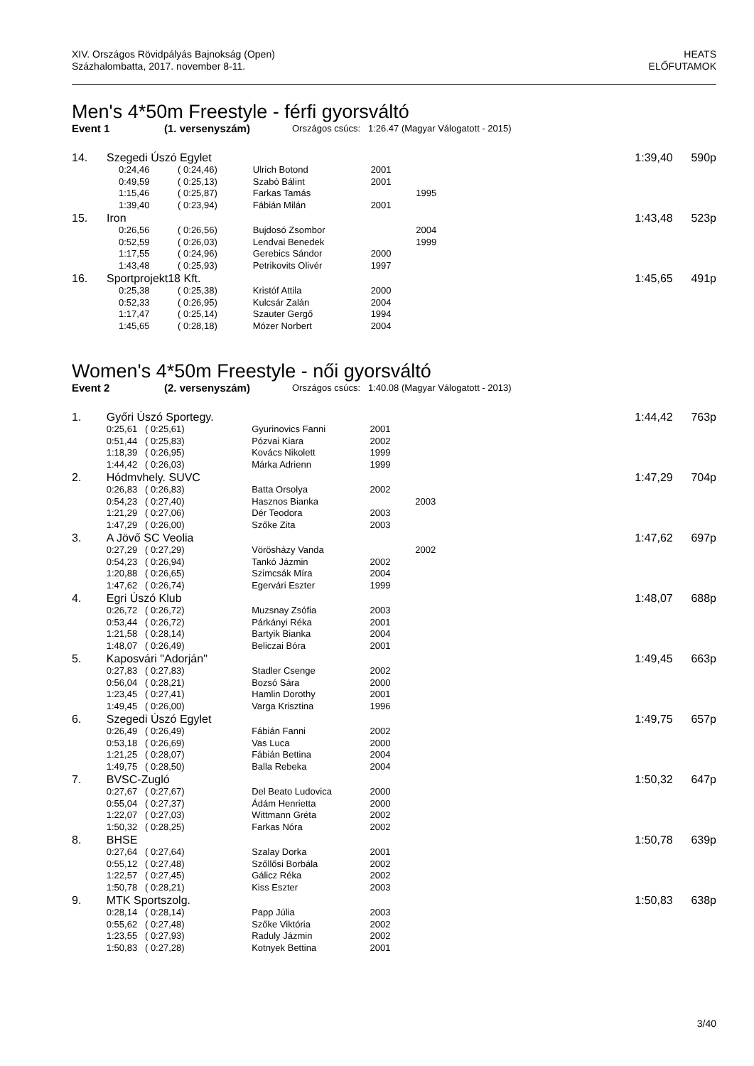XIV. Országos Rövidpályás Bajnokság (Open)
Százhalombatta, 2017. november 8-11.
HEATS
ELŐFUTAMOK
Men's 4*50m Freestyle - férfi gyorsváltó
Event 1 (1. versenyszám) Országos csúcs: 1:26.47 (Magyar Válogatott - 2015)
| 14. | Szegedi Úszó Egylet | | | | 1:39,40 | 590p |
| | 0:24,46 ( 0:24,46) | Ulrich Botond | 2001 | | | |
| | 0:49,59 ( 0:25,13) | Szabó Bálint | 2001 | | | |
| | 1:15,46 ( 0:25,87) | Farkas Tamás | | 1995 | | |
| | 1:39,40 ( 0:23,94) | Fábián Milán | 2001 | | | |
| 15. | Iron | | | | 1:43,48 | 523p |
| | 0:26,56 ( 0:26,56) | Bujdosó Zsombor | | 2004 | | |
| | 0:52,59 ( 0:26,03) | Lendvai Benedek | | 1999 | | |
| | 1:17,55 ( 0:24,96) | Gerebics Sándor | 2000 | | | |
| | 1:43,48 ( 0:25,93) | Petrikovits Olivér | 1997 | | | |
| 16. | Sportprojekt18 Kft. | | | | 1:45,65 | 491p |
| | 0:25,38 ( 0:25,38) | Kristóf Attila | 2000 | | | |
| | 0:52,33 ( 0:26,95) | Kulcsár Zalán | 2004 | | | |
| | 1:17,47 ( 0:25,14) | Szauter Gergő | 1994 | | | |
| | 1:45,65 ( 0:28,18) | Mózer Norbert | 2004 | | | |
Women's 4*50m Freestyle - női gyorsváltó
Event 2 (2. versenyszám) Országos csúcs: 1:40.08 (Magyar Válogatott - 2013)
| 1. | Győri Úszó Sportegy. | | | | 1:44,42 | 763p |
| | 0:25,61 ( 0:25,61) | Gyurinovics Fanni | 2001 | | | |
| | 0:51,44 ( 0:25,83) | Pózvai Kiara | 2002 | | | |
| | 1:18,39 ( 0:26,95) | Kovács Nikolett | 1999 | | | |
| | 1:44,42 ( 0:26,03) | Márka Adrienn | 1999 | | | |
| 2. | Hódmvhely. SUVC | | | | 1:47,29 | 704p |
| | 0:26,83 ( 0:26,83) | Batta Orsolya | 2002 | | | |
| | 0:54,23 ( 0:27,40) | Hasznos Bianka | | 2003 | | |
| | 1:21,29 ( 0:27,06) | Dér Teodora | 2003 | | | |
| | 1:47,29 ( 0:26,00) | Szőke Zita | 2003 | | | |
| 3. | A Jövő SC Veolia | | | | 1:47,62 | 697p |
| | 0:27,29 ( 0:27,29) | Vörösházy Vanda | | 2002 | | |
| | 0:54,23 ( 0:26,94) | Tankó Jázmin | 2002 | | | |
| | 1:20,88 ( 0:26,65) | Szimcsák Míra | 2004 | | | |
| | 1:47,62 ( 0:26,74) | Egervári Eszter | 1999 | | | |
| 4. | Egri Úszó Klub | | | | 1:48,07 | 688p |
| | 0:26,72 ( 0:26,72) | Muzsnay Zsófia | 2003 | | | |
| | 0:53,44 ( 0:26,72) | Párkányi Réka | 2001 | | | |
| | 1:21,58 ( 0:28,14) | Bartyik Bianka | 2004 | | | |
| | 1:48,07 ( 0:26,49) | Beliczai Bóra | 2001 | | | |
| 5. | Kaposvári "Adorján" | | | | 1:49,45 | 663p |
| | 0:27,83 ( 0:27,83) | Stadler Csenge | 2002 | | | |
| | 0:56,04 ( 0:28,21) | Bozsó Sára | 2000 | | | |
| | 1:23,45 ( 0:27,41) | Hamlin Dorothy | 2001 | | | |
| | 1:49,45 ( 0:26,00) | Varga Krisztina | 1996 | | | |
| 6. | Szegedi Úszó Egylet | | | | 1:49,75 | 657p |
| | 0:26,49 ( 0:26,49) | Fábián Fanni | 2002 | | | |
| | 0:53,18 ( 0:26,69) | Vas Luca | 2000 | | | |
| | 1:21,25 ( 0:28,07) | Fábián Bettina | 2004 | | | |
| | 1:49,75 ( 0:28,50) | Balla Rebeka | 2004 | | | |
| 7. | BVSC-Zugló | | | | 1:50,32 | 647p |
| | 0:27,67 ( 0:27,67) | Del Beato Ludovica | 2000 | | | |
| | 0:55,04 ( 0:27,37) | Ádám Henrietta | 2000 | | | |
| | 1:22,07 ( 0:27,03) | Wittmann Gréta | 2002 | | | |
| | 1:50,32 ( 0:28,25) | Farkas Nóra | 2002 | | | |
| 8. | BHSE | | | | 1:50,78 | 639p |
| | 0:27,64 ( 0:27,64) | Szalay Dorka | 2001 | | | |
| | 0:55,12 ( 0:27,48) | Szőllősi Borbála | 2002 | | | |
| | 1:22,57 ( 0:27,45) | Gálicz Réka | 2002 | | | |
| | 1:50,78 ( 0:28,21) | Kiss Eszter | 2003 | | | |
| 9. | MTK Sportszolg. | | | | 1:50,83 | 638p |
| | 0:28,14 ( 0:28,14) | Papp Júlia | 2003 | | | |
| | 0:55,62 ( 0:27,48) | Szőke Viktória | 2002 | | | |
| | 1:23,55 ( 0:27,93) | Raduly Jázmin | 2002 | | | |
| | 1:50,83 ( 0:27,28) | Kotnyek Bettina | 2001 | | | |
3/40